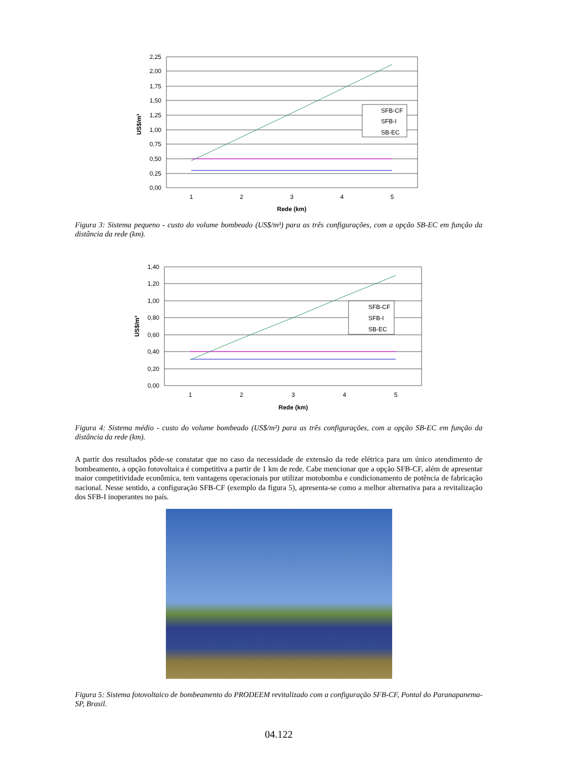2,25
2,00
1,75
1,50
1,25
1,00
0,75
0,50
0,25
0,00
1
2
3
4
5
Rede (km)
US$/m³
SFB-CF
SFB-I
SB-EC
Figura 3: Sistema pequeno - custo do volume bombeado (US$/m³) para as três configurações, com a opção SB-EC em função da distância da rede (km).
1,40
1,20
1,00
0,80
0,60
0,40
0,20
0,00
1
2
3
4
5
Rede (km)
US$/m³
SFB-CF
SFB-I
SB-EC
Figura 4: Sistema médio - custo do volume bombeado (US$/m³) para as três configurações, com a opção SB-EC em função da distância da rede (km).
A partir dos resultados pôde-se constatar que no caso da necessidade de extensão da rede elétrica para um único atendimento de bombeamento, a opção fotovoltaica é competitiva a partir de 1 km de rede. Cabe mencionar que a opção SFB-CF, além de apresentar maior competitividade econômica, tem vantagens operacionais por utilizar motobomba e condicionamento de potência de fabricação nacional. Nesse sentido, a configuração SFB-CF (exemplo da figura 5), apresenta-se como a melhor alternativa para a revitalização dos SFB-I inoperantes no país.
Figura 5: Sistema fotovoltaico de bombeamento do PRODEEM revitalizado com a configuração SFB-CF, Pontal do Paranapanema-SP, Brasil.
04.122